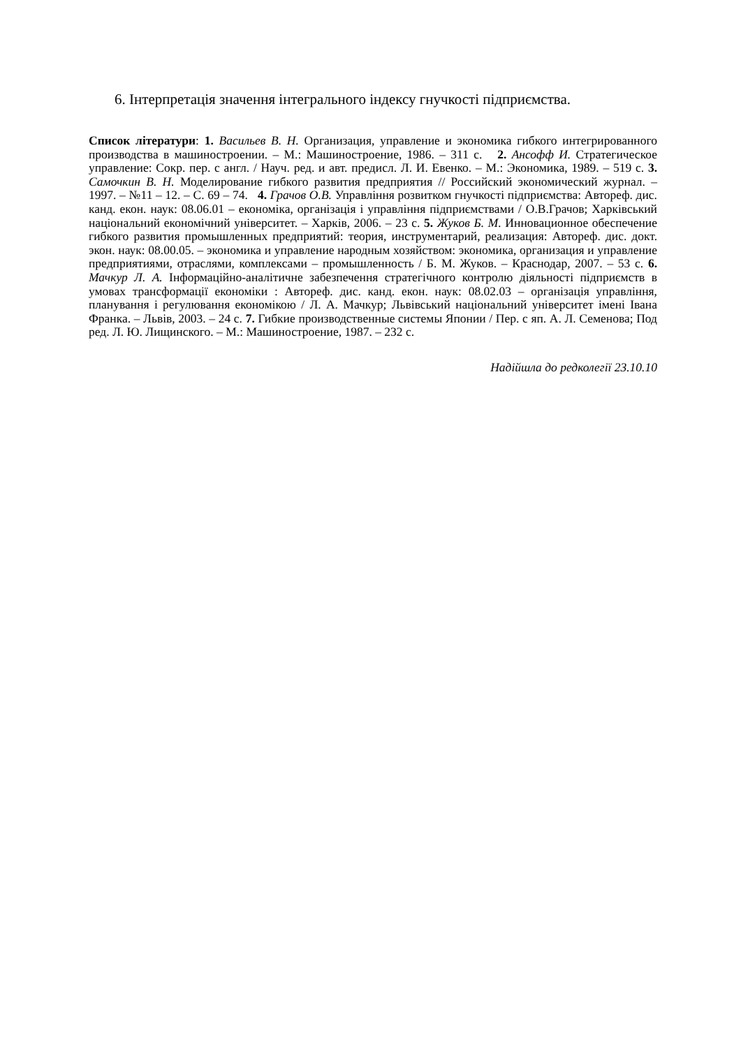6. Інтерпретація значення інтегрального індексу гнучкості підприємства.
Список літератури: 1. Васильев В. Н. Организация, управление и экономика гибкого интегрированного производства в машиностроении. – М.: Машиностроение, 1986. – 311 с. 2. Ансофф И. Стратегическое управление: Сокр. пер. с англ. / Науч. ред. и авт. предисл. Л. И. Евенко. – М.: Экономика, 1989. – 519 с. 3. Самочкин В. Н. Моделирование гибкого развития предприятия // Российский экономический журнал. – 1997. – №11 – 12. – С. 69 – 74. 4. Грачов О.В. Управління розвитком гнучкості підприємства: Автореф. дис. канд. екон. наук: 08.06.01 – економіка, організація і управління підприємствами / О.В.Грачов; Харківський національний економічний університет. – Харків, 2006. – 23 с. 5. Жуков Б. М. Инновационное обеспечение гибкого развития промышленных предприятий: теория, инструментарий, реализация: Автореф. дис. докт. экон. наук: 08.00.05. – экономика и управление народным хозяйством: экономика, организация и управление предприятиями, отраслями, комплексами – промышленность / Б. М. Жуков. – Краснодар, 2007. – 53 с. 6. Мачкур Л. А. Інформаційно-аналітичне забезпечення стратегічного контролю діяльності підприємств в умовах трансформації економіки : Автореф. дис. канд. екон. наук: 08.02.03 – організація управління, планування і регулювання економікою / Л. А. Мачкур; Львівський національний університет імені Івана Франка. – Львів, 2003. – 24 с. 7. Гибкие производственные системы Японии / Пер. с яп. А. Л. Семенова; Под ред. Л. Ю. Лищинского. – М.: Машиностроение, 1987. – 232 с.
Надійшла до редколегії 23.10.10